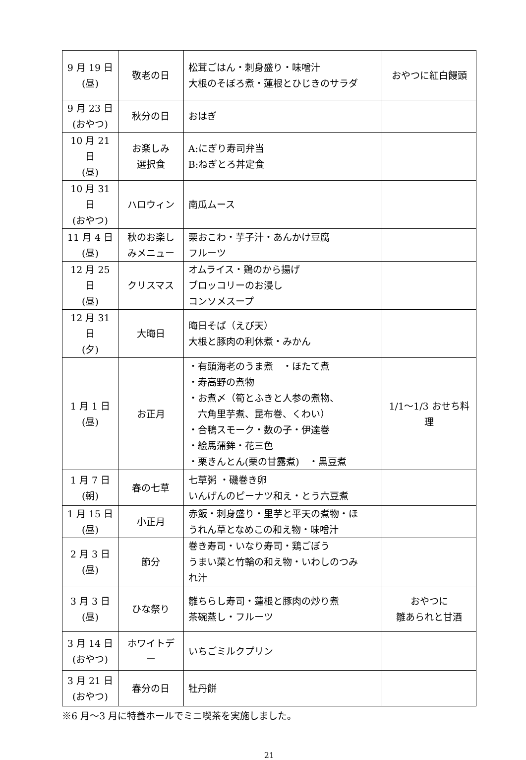| 9 月 19 日 (昼) | 敬老の日 | 松茸ごはん・刺身盛り・味噌汁 大根のそぼろ煮・蓮根とひじきのサラダ | おやつに紅白饅頭 |
| 9 月 23 日 (おやつ) | 秋分の日 | おはぎ | |
| 10 月 21 日 (昼) | お楽しみ 選択食 | A:にぎり寿司弁当 B:ねぎとろ丼定食 | |
| 10 月 31 日 (おやつ) | ハロウィン | 南瓜ムース | |
| 11 月 4 日 (昼) | 秋のお楽し みメニュー | 栗おこわ・芋子汁・あんかけ豆腐 フルーツ | |
| 12 月 25 日 (昼) | クリスマス | オムライス・鶏のから揚げ ブロッコリーのお浸し コンソメスープ | |
| 12 月 31 日 (夕) | 大晦日 | 晦日そば（えび天） 大根と豚肉の利休煮・みかん | |
| 1 月 1 日 (昼) | お正月 | ・有頭海老のうま煮 ・ほたて煮 ・寿高野の煮物 ・お煮〆（筍とふきと人参の煮物、 六角里芋煮、昆布巻、くわい） ・合鴨スモーク・数の子・伊達巻 ・絵馬蒲鉾・花三色 ・栗きんとん(栗の甘露煮) ・黒豆煮 | 1/1～1/3 おせち料 理 |
| 1 月 7 日 (朝) | 春の七草 | 七草粥 ・磯巻き卵 いんげんのピーナツ和え・とう六豆煮 | |
| 1 月 15 日 (昼) | 小正月 | 赤飯・刺身盛り・里芋と平天の煮物・ほ うれん草となめこの和え物・味噌汁 | |
| 2 月 3 日 (昼) | 節分 | 巻き寿司・いなり寿司・鶏ごぼう うまい菜と竹輪の和え物・いわしのつみ れ汁 | |
| 3 月 3 日 (昼) | ひな祭り | 雛ちらし寿司・蓮根と豚肉の炒り煮 茶碗蒸し・フルーツ | おやつに 雛あられと甘酒 |
| 3 月 14 日 (おやつ) | ホワイトデ ー | いちごミルクプリン | |
| 3 月 21 日 (おやつ) | 春分の日 | 牡丹餅 | |
※6 月～3 月に特養ホールでミニ喫茶を実施しました。
21